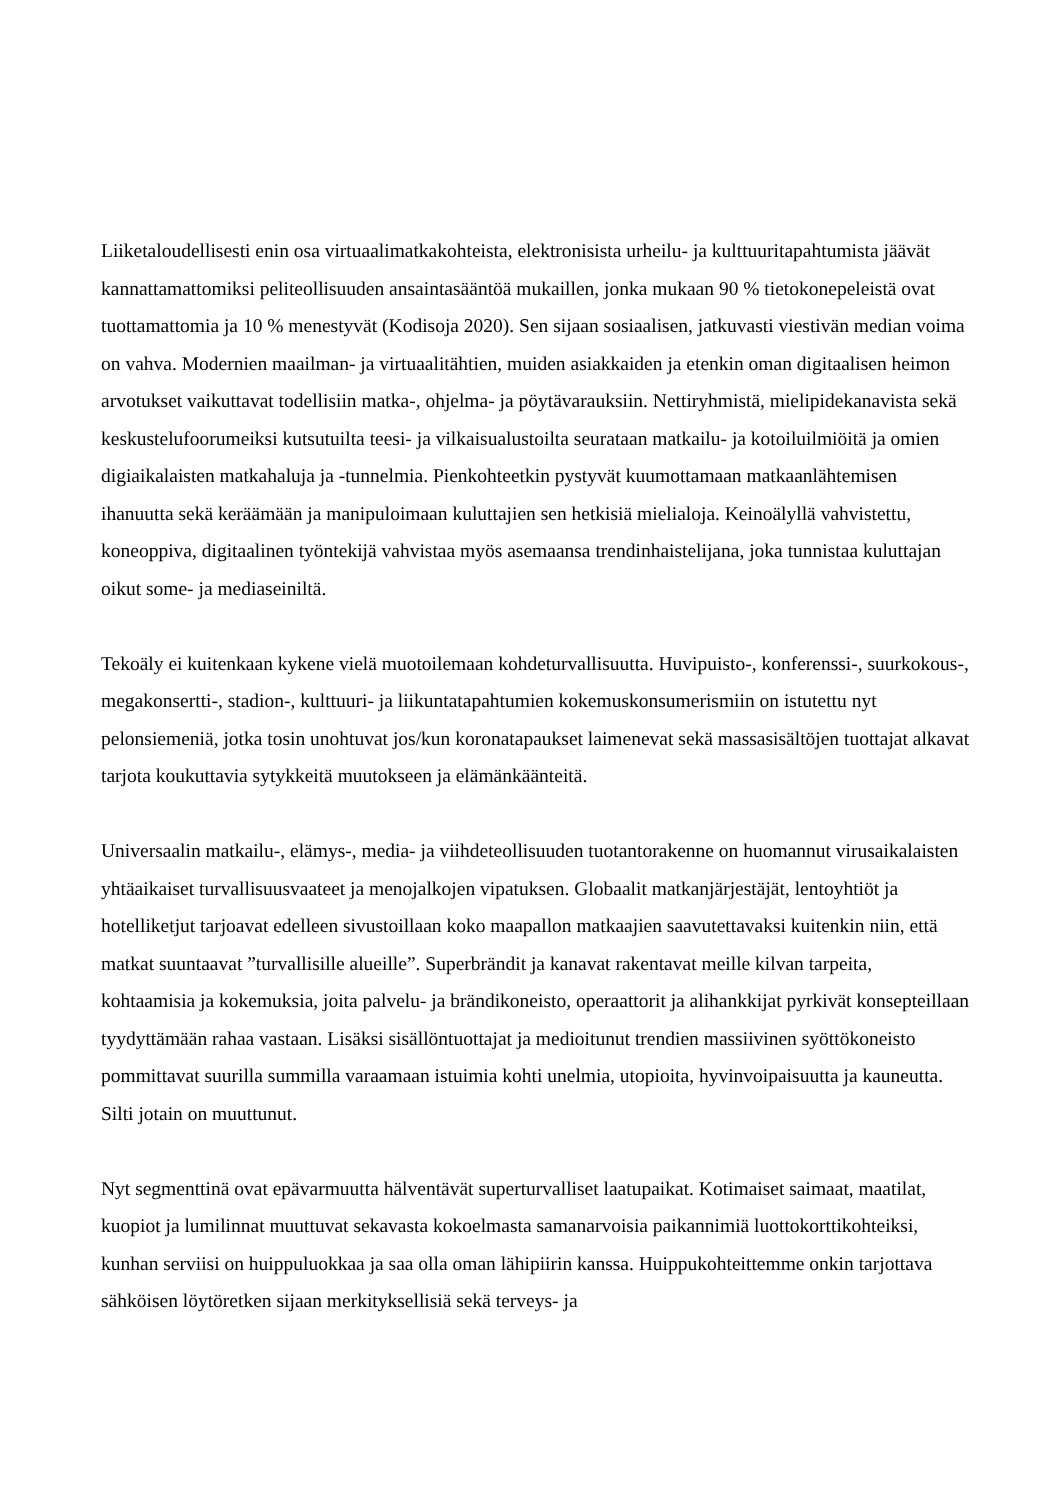Liiketaloudellisesti enin osa virtuaalimatkakohteista, elektronisista urheilu- ja kulttuuritapahtumista jäävät kannattamattomiksi peliteollisuuden ansaintasääntöä mukaillen, jonka mukaan 90 % tietokonepeleistä ovat tuottamattomia ja 10 % menestyvät (Kodisoja 2020). Sen sijaan sosiaalisen, jatkuvasti viestivän median voima on vahva. Modernien maailman- ja virtuaalitähtien, muiden asiakkaiden ja etenkin oman digitaalisen heimon arvotukset vaikuttavat todellisiin matka-, ohjelma- ja pöytävarauksiin. Nettiryhmistä, mielipidekanavista sekä keskustelufoorumeiksi kutsutuilta teesi- ja vilkaisualustoilta seurataan matkailu- ja kotoiluilmiöitä ja omien digiaikalaisten matkahaluja ja -tunnelmia. Pienkohteetkin pystyvät kuumottamaan matkaanlähtemisen ihanuutta sekä keräämään ja manipuloimaan kuluttajien sen hetkisiä mielialoja. Keinoälyllä vahvistettu, koneoppiva, digitaalinen työntekijä vahvistaa myös asemaansa trendinhaistelijana, joka tunnistaa kuluttajan oikut some- ja mediaseiniltä.
Tekoäly ei kuitenkaan kykene vielä muotoilemaan kohdeturvallisuutta. Huvipuisto-, konferenssi-, suurkokous-, megakonsertti-, stadion-, kulttuuri- ja liikuntatapahtumien kokemuskonsumerismiin on istutettu nyt pelonsiemeniä, jotka tosin unohtuvat jos/kun koronatapaukset laimenevat sekä massasisältöjen tuottajat alkavat tarjota koukuttavia sytykkeitä muutokseen ja elämänkäänteitä.
Universaalin matkailu-, elämys-, media- ja viihdeteollisuuden tuotantorakenne on huomannut virusaikalaisten yhtäaikaiset turvallisuusvaateet ja menojalkojen vipatuksen. Globaalit matkanjärjestäjät, lentoyhtiöt ja hotelliketjut tarjoavat edelleen sivustoillaan koko maapallon matkaajien saavutettavaksi kuitenkin niin, että matkat suuntaavat ”turvallisille alueille”. Superbrändit ja kanavat rakentavat meille kilvan tarpeita, kohtaamisia ja kokemuksia, joita palvelu- ja brändikoneisto, operaattorit ja alihankkijat pyrkivät konsepteillaan tyydyttämään rahaa vastaan. Lisäksi sisällöntuottajat ja medioitunut trendien massiivinen syöttökoneisto pommittavat suurilla summilla varaamaan istuimia kohti unelmia, utopioita, hyvinvoipaisuutta ja kauneutta. Silti jotain on muuttunut.
Nyt segmenttinä ovat epävarmuutta hälventävät superturvalliset laatupaikat. Kotimaiset saimaat, maatilat, kuopiot ja lumilinnat muuttuvat sekavasta kokoelmasta samanarvoisia paikannimiä luottokorttikohteiksi, kunhan serviisi on huippuluokkaa ja saa olla oman lähipiirin kanssa. Huippukohteittemme onkin tarjottava sähköisen löytöretken sijaan merkityksellisiä sekä terveys- ja